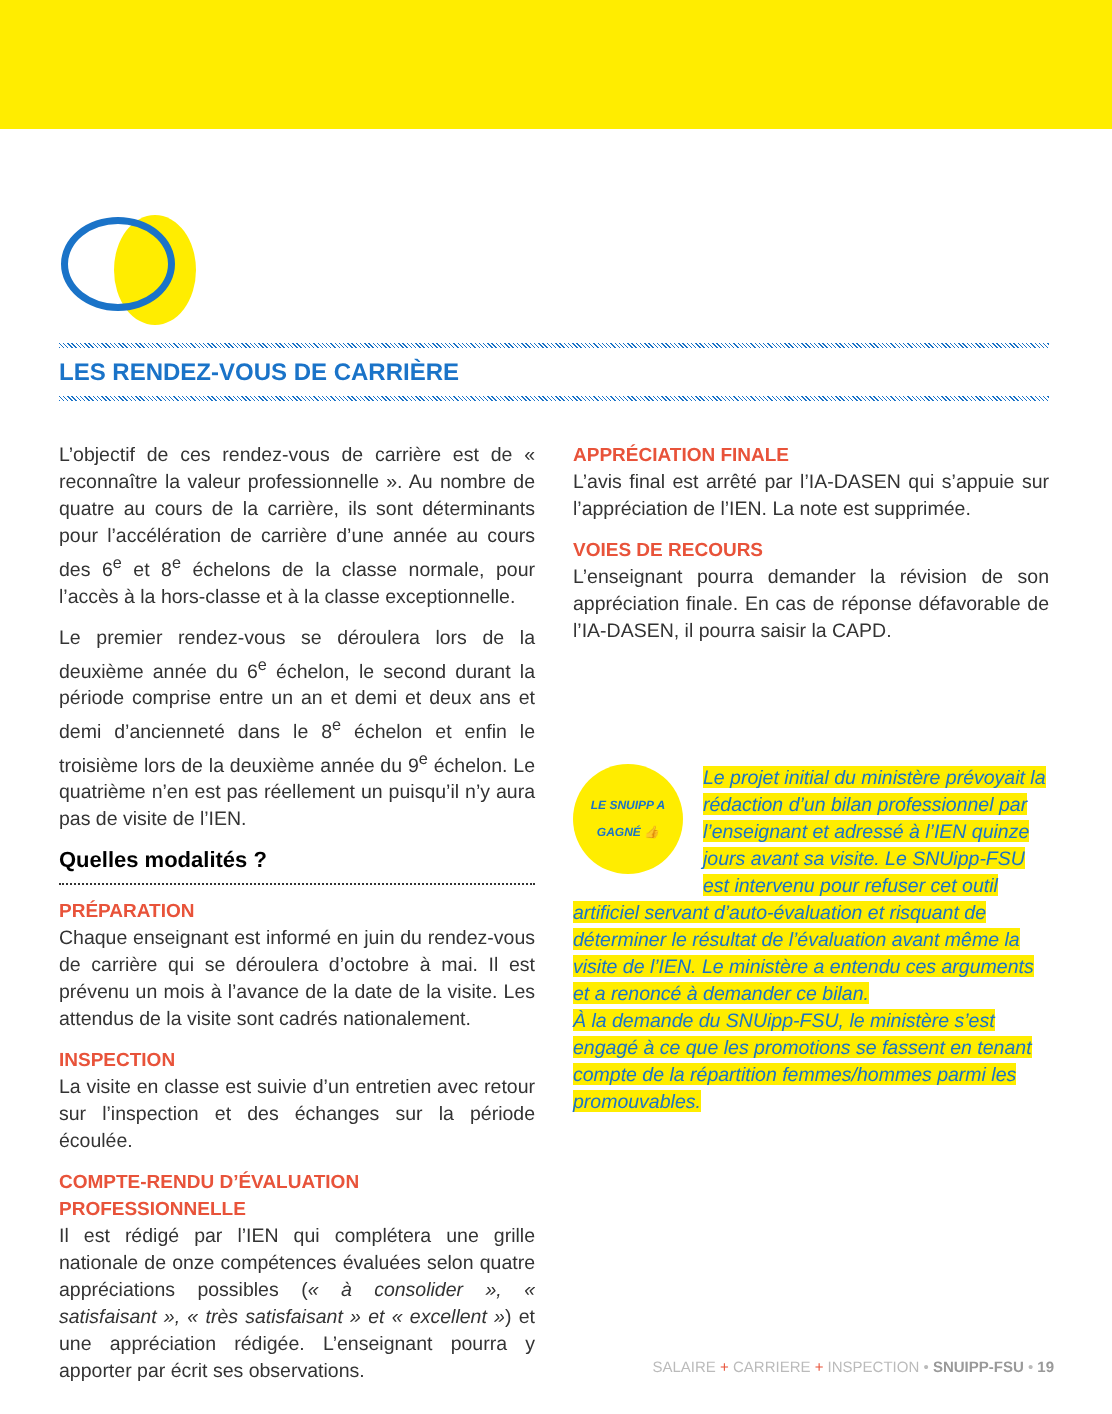LES RENDEZ-VOUS DE CARRIÈRE
L’objectif de ces rendez-vous de carrière est de « reconnaître la valeur professionnelle ». Au nombre de quatre au cours de la carrière, ils sont déterminants pour l’accélération de carrière d’une année au cours des 6<sup>e</sup> et 8<sup>e</sup> échelons de la classe normale, pour l’accès à la hors-classe et à la classe exceptionnelle.
Le premier rendez-vous se déroulera lors de la deuxième année du 6<sup>e</sup> échelon, le second durant la période comprise entre un an et demi et deux ans et demi d’ancienneté dans le 8<sup>e</sup> échelon et enfin le troisième lors de la deuxième année du 9<sup>e</sup> échelon. Le quatrième n’en est pas réellement un puisqu’il n’y aura pas de visite de l’IEN.
Quelles modalités ?
PRÉPARATION
Chaque enseignant est informé en juin du rendez-vous de carrière qui se déroulera d’octobre à mai. Il est prévenu un mois à l’avance de la date de la visite. Les attendus de la visite sont cadrés nationalement.
INSPECTION
La visite en classe est suivie d’un entretien avec retour sur l’inspection et des échanges sur la période écoulée.
COMPTE-RENDU D’ÉVALUATION PROFESSIONNELLE
Il est rédigé par l’IEN qui complétera une grille nationale de onze compétences évaluées selon quatre appréciations possibles (« à consolider », « satisfaisant », « très satisfaisant » et « excellent ») et une appréciation rédigée. L’enseignant pourra y apporter par écrit ses observations.
APPRÉCIATION FINALE
L’avis final est arrêté par l’IA-DASEN qui s’appuie sur l’appréciation de l’IEN. La note est supprimée.
VOIES DE RECOURS
L’enseignant pourra demander la révision de son appréciation finale. En cas de réponse défavorable de l’IA-DASEN, il pourra saisir la CAPD.
LE SNUIPP A GAGNÉ 👍
Le projet initial du ministère prévoyait la rédaction d’un bilan professionnel par l’enseignant et adressé à l’IEN quinze jours avant sa visite. Le SNUipp-FSU est intervenu pour refuser cet outil artificiel servant d’auto-évaluation et risquant de déterminer le résultat de l’évaluation avant même la visite de l’IEN. Le ministère a entendu ces arguments et a renoncé à demander ce bilan.
À la demande du SNUipp-FSU, le ministère s’est engagé à ce que les promotions se fassent en tenant compte de la répartition femmes/hommes parmi les promouvables.
SALAIRE + CARRIERE + INSPECTION • SNUIPP-FSU • 19